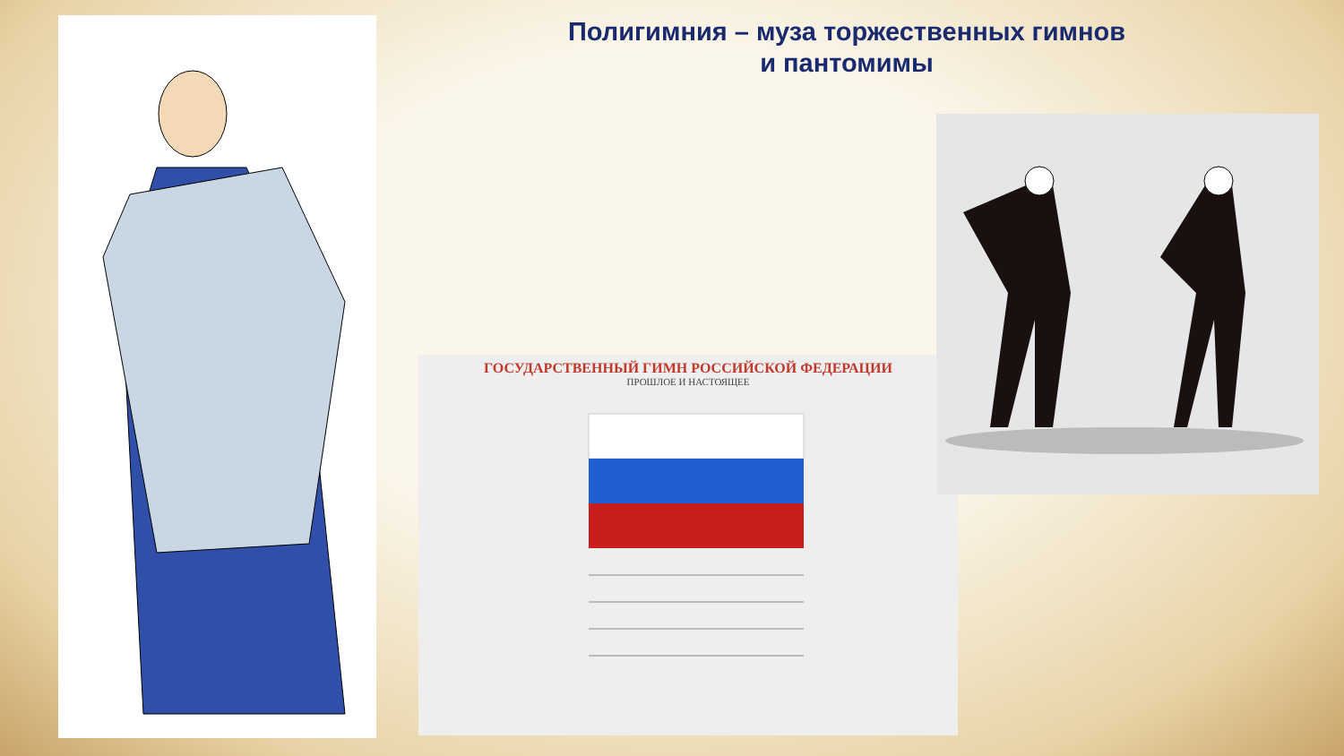Полигимния – муза торжественных гимнов
и пантомимы
ГОСУДАРСТВЕННЫЙ ГИМН РОССИЙСКОЙ ФЕДЕРАЦИИ
ПРОШЛОЕ И НАСТОЯЩЕЕ